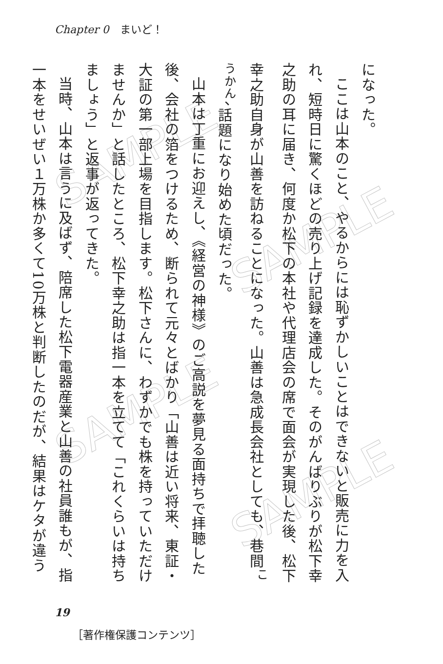Chapter 0　まいど！
になった。
ここは山本のこと、やるからには恥ずかしいことはできないと販売に力を入れ、短時日に驚くほどの売り上げ記録を達成した。そのがんばりぶりが松下幸之助の耳に届き、何度か松下の本社や代理店会の席で面会が実現した後、松下幸之助自身が山善を訪ねることになった。山善は急成長会社としても、巷間<sup>こうかん</sup>、話題になり始めた頃だった。
山本は丁重にお迎えし、《経営の神様》のご高説を夢見る面持ちで拝聴した後、会社の箔をつけるため、断られて元々とばかり「山善は近い将来、東証・大証の第一部上場を目指します。松下さんに、わずかでも株を持っていただけませんか」と話したところ、松下幸之助は指一本を立てて「これくらいは持ちましょう」と返事が返ってきた。
当時、山本は言うに及ばず、陪席した松下電器産業と山善の社員誰もが、指一本をせいぜい１万株か多くて10万株と判断したのだが、結果はケタが違う
19
［著作権保護コンテンツ］
SAMPLE
SAMPLE
SAMPLE
SAMPLE